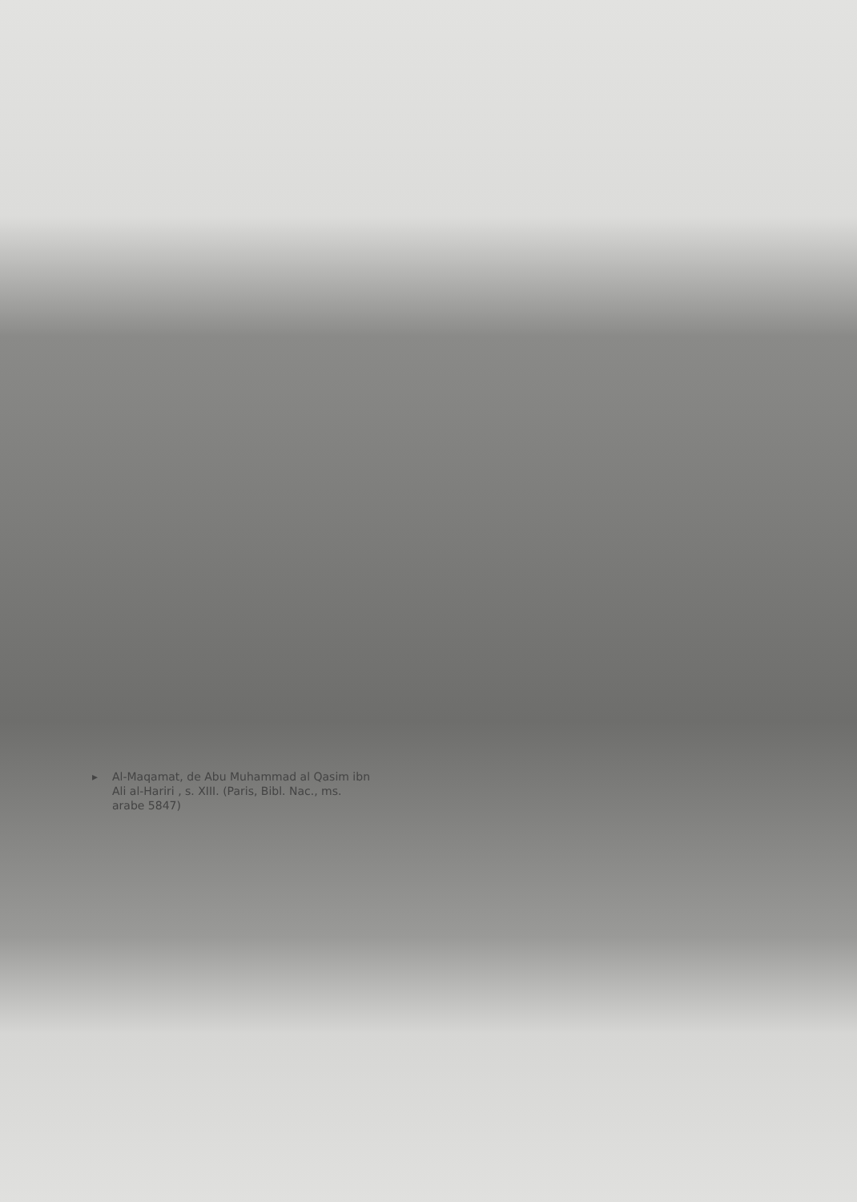▸ Al-Maqamat, de Abu Muhammad al Qasim ibn Ali al-Hariri , s. XIII. (Paris, Bibl. Nac., ms. arabe 5847)